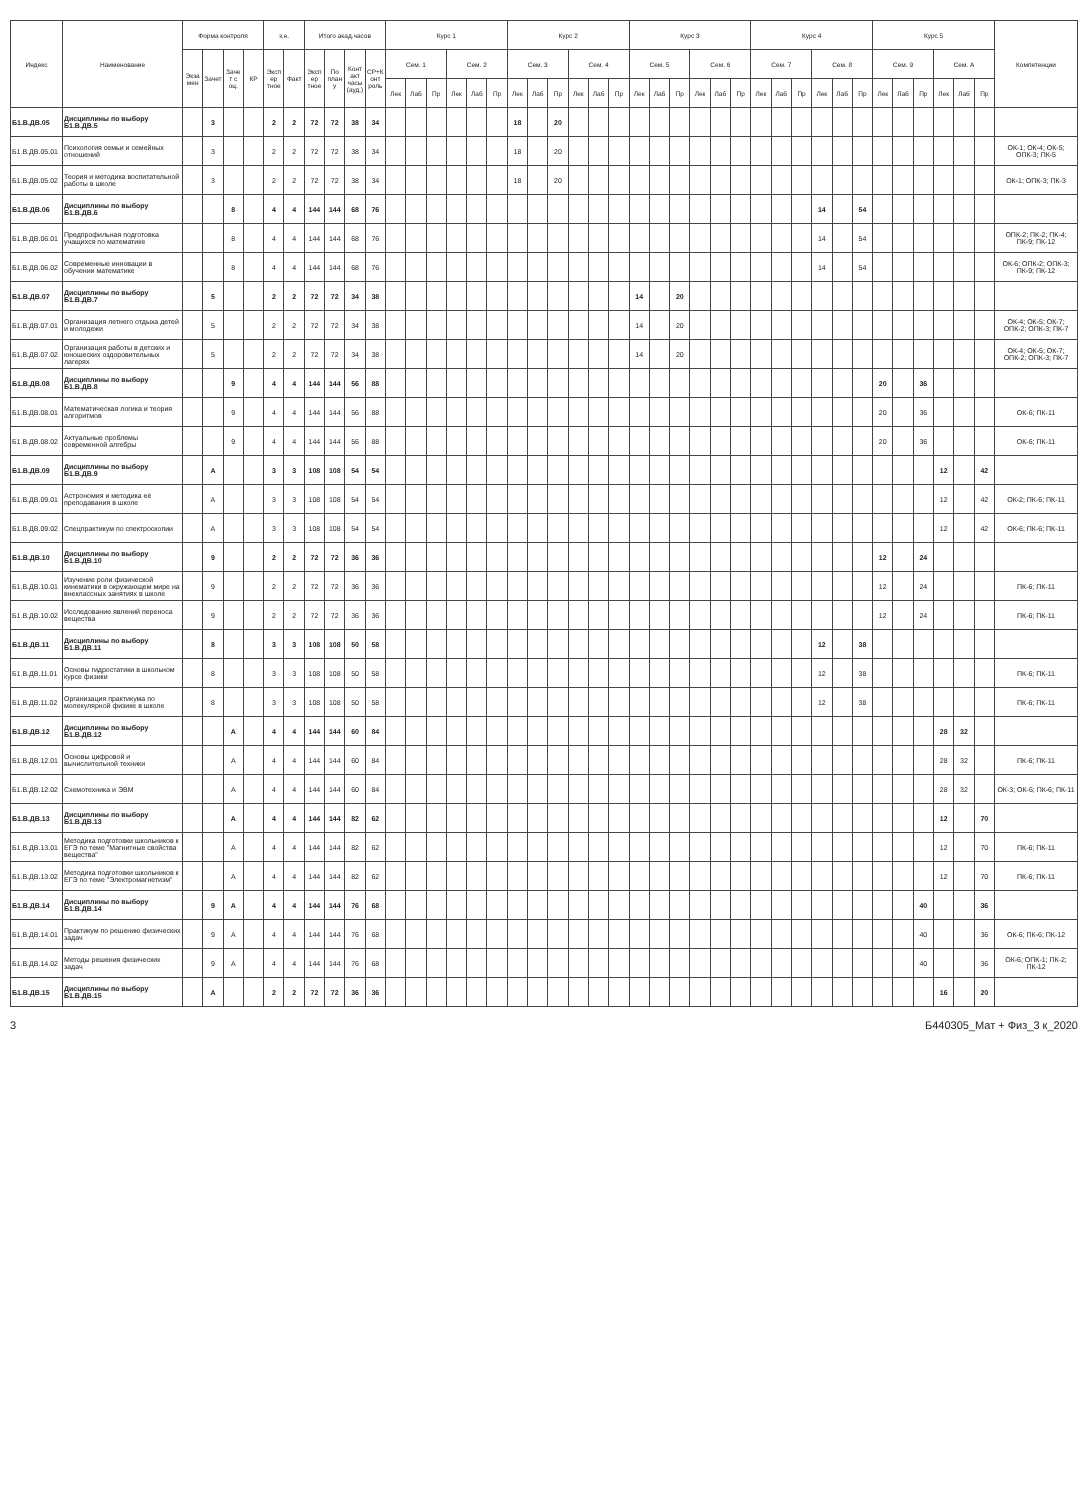| Индекс | Наименование | Форма контроля | | | | з.е. | | Итого акад.часов | | | | Курс 1 | | | | | | Курс 2 | | | | | | Курс 3 | | | | | | Курс 4 | | | | | | Курс 5 | | | | | | Компетенции |
| --- | --- | --- | --- | --- | --- | --- | --- | --- | --- | --- | --- | --- | --- | --- | --- | --- | --- | --- | --- | --- | --- | --- | --- | --- | --- | --- | --- | --- | --- | --- | --- | --- | --- | --- | --- | --- | --- | --- | --- | --- | --- | --- |
| | | Экза мен | Зачет | Заче т с оц. | КР | Экспер тное | Факт | Экспер тное | По плану | Контакт часы (ауд.) | СР+Конт роль | Сем. 1 | | | Сем. 2 | | | Сем. 3 | | | Сем. 4 | | | Сем. 5 | | | Сем. 6 | | | Сем. 7 | | | Сем. 8 | | | Сем. 9 | | | Сем. А | | | |
| | | | | | | | | | | | | Лек | Лаб | Пр | Лек | Лаб | Пр | Лек | Лаб | Пр | Лек | Лаб | Пр | Лек | Лаб | Пр | Лек | Лаб | Пр | Лек | Лаб | Пр | Лек | Лаб | Пр | Лек | Лаб | Пр | Лек | Лаб | Пр | |
| Б1.В.ДВ.05 | Дисциплины по выбору Б1.В.ДВ.5 | | 3 | | | 2 | 2 | 72 | 72 | 38 | 34 | | | | | | | 18 | | 20 | | | | | | | | | | | | | | | | | | | | | | |
| Б1.В.ДВ.05.01 | Психология семьи и семейных отношений | | 3 | | | 2 | 2 | 72 | 72 | 38 | 34 | | | | | | | 18 | | 20 | | | | | | | | | | | | | | | | | | | | | | ОК-1; ОК-4; ОК-5; ОПК-3; ПК-5 |
| Б1.В.ДВ.05.02 | Теория и методика воспитательной работы в школе | | 3 | | | 2 | 2 | 72 | 72 | 38 | 34 | | | | | | | 18 | | 20 | | | | | | | | | | | | | | | | | | | | | | ОК-1; ОПК-3; ПК-3 |
| Б1.В.ДВ.06 | Дисциплины по выбору Б1.В.ДВ.6 | | | 8 | | 4 | 4 | 144 | 144 | 68 | 76 | | | | | | | | | | | | | | | | | | | | | | 14 | | 54 | | | | | | | |
| Б1.В.ДВ.06.01 | Предпрофильная подготовка учащихся по математике | | | 8 | | 4 | 4 | 144 | 144 | 68 | 76 | | | | | | | | | | | | | | | | | | | | | | 14 | | 54 | | | | | | | ОПК-2; ПК-2; ПК-4; ПК-9; ПК-12 |
| Б1.В.ДВ.06.02 | Современные инновации в обучении математике | | | 8 | | 4 | 4 | 144 | 144 | 68 | 76 | | | | | | | | | | | | | | | | | | | | | | 14 | | 54 | | | | | | | ОК-6; ОПК-2; ОПК-3; ПК-9; ПК-12 |
| Б1.В.ДВ.07 | Дисциплины по выбору Б1.В.ДВ.7 | | 5 | | | 2 | 2 | 72 | 72 | 34 | 38 | | | | | | | | | | | | | 14 | | 20 | | | | | | | | | | | | | | | | |
| Б1.В.ДВ.07.01 | Организация летнего отдыха детей и молодежи | | 5 | | | 2 | 2 | 72 | 72 | 34 | 38 | | | | | | | | | | | | | 14 | | 20 | | | | | | | | | | | | | | | | ОК-4; ОК-5; ОК-7; ОПК-2; ОПК-3; ПК-7 |
| Б1.В.ДВ.07.02 | Организация работы в детских и юношеских оздоровительных лагерях | | 5 | | | 2 | 2 | 72 | 72 | 34 | 38 | | | | | | | | | | | | | 14 | | 20 | | | | | | | | | | | | | | | | ОК-4; ОК-5; ОК-7; ОПК-2; ОПК-3; ПК-7 |
| Б1.В.ДВ.08 | Дисциплины по выбору Б1.В.ДВ.8 | | | 9 | | 4 | 4 | 144 | 144 | 56 | 88 | | | | | | | | | | | | | | | | | | | | | | | | | 20 | | 36 | | | | |
| Б1.В.ДВ.08.01 | Математическая логика и теория алгоритмов | | | 9 | | 4 | 4 | 144 | 144 | 56 | 88 | | | | | | | | | | | | | | | | | | | | | | | | | 20 | | 36 | | | | ОК-6; ПК-11 |
| Б1.В.ДВ.08.02 | Актуальные проблемы современной алгебры | | | 9 | | 4 | 4 | 144 | 144 | 56 | 88 | | | | | | | | | | | | | | | | | | | | | | | | | 20 | | 36 | | | | ОК-6; ПК-11 |
| Б1.В.ДВ.09 | Дисциплины по выбору Б1.В.ДВ.9 | | А | | | 3 | 3 | 108 | 108 | 54 | 54 | | | | | | | | | | | | | | | | | | | | | | | | | | | | 12 | | 42 | |
| Б1.В.ДВ.09.01 | Астрономия и методика её преподавания в школе | | А | | | 3 | 3 | 108 | 108 | 54 | 54 | | | | | | | | | | | | | | | | | | | | | | | | | | | | 12 | | 42 | ОК-2; ПК-6; ПК-11 |
| Б1.В.ДВ.09.02 | Спецпрактикум по спектроскопии | | А | | | 3 | 3 | 108 | 108 | 54 | 54 | | | | | | | | | | | | | | | | | | | | | | | | | | | | 12 | | 42 | ОК-6; ПК-6; ПК-11 |
| Б1.В.ДВ.10 | Дисциплины по выбору Б1.В.ДВ.10 | | 9 | | | 2 | 2 | 72 | 72 | 36 | 36 | | | | | | | | | | | | | | | | | | | | | | | | | 12 | | 24 | | | | |
| Б1.В.ДВ.10.01 | Изучение роли физической кинематики в окружающем мире на внеклассных занятиях в школе | | 9 | | | 2 | 2 | 72 | 72 | 36 | 36 | | | | | | | | | | | | | | | | | | | | | | | | | 12 | | 24 | | | | ПК-6; ПК-11 |
| Б1.В.ДВ.10.02 | Исследование явлений переноса вещества | | 9 | | | 2 | 2 | 72 | 72 | 36 | 36 | | | | | | | | | | | | | | | | | | | | | | | | | 12 | | 24 | | | | ПК-6; ПК-11 |
| Б1.В.ДВ.11 | Дисциплины по выбору Б1.В.ДВ.11 | | 8 | | | 3 | 3 | 108 | 108 | 50 | 58 | | | | | | | | | | | | | | | | | | | | | | 12 | | 38 | | | | | | | |
| Б1.В.ДВ.11.01 | Основы гидростатики в школьном курсе физики | | 8 | | | 3 | 3 | 108 | 108 | 50 | 58 | | | | | | | | | | | | | | | | | | | | | | 12 | | 38 | | | | | | | ПК-6; ПК-11 |
| Б1.В.ДВ.11.02 | Организация практикума по молекулярной физике в школе | | 8 | | | 3 | 3 | 108 | 108 | 50 | 58 | | | | | | | | | | | | | | | | | | | | | | 12 | | 38 | | | | | | | ПК-6; ПК-11 |
| Б1.В.ДВ.12 | Дисциплины по выбору Б1.В.ДВ.12 | | | А | | 4 | 4 | 144 | 144 | 60 | 84 | | | | | | | | | | | | | | | | | | | | | | | | | | | | 28 | 32 | | |
| Б1.В.ДВ.12.01 | Основы цифровой и вычислительной техники | | | А | | 4 | 4 | 144 | 144 | 60 | 84 | | | | | | | | | | | | | | | | | | | | | | | | | | | | 28 | 32 | | ПК-6; ПК-11 |
| Б1.В.ДВ.12.02 | Схемотехника и ЭВМ | | | А | | 4 | 4 | 144 | 144 | 60 | 84 | | | | | | | | | | | | | | | | | | | | | | | | | | | | 28 | 32 | | ОК-3; ОК-6; ПК-6; ПК-11 |
| Б1.В.ДВ.13 | Дисциплины по выбору Б1.В.ДВ.13 | | | А | | 4 | 4 | 144 | 144 | 82 | 62 | | | | | | | | | | | | | | | | | | | | | | | | | | | | 12 | | 70 | |
| Б1.В.ДВ.13.01 | Методика подготовки школьников к ЕГЭ по теме "Магнитные свойства вещества" | | | А | | 4 | 4 | 144 | 144 | 82 | 62 | | | | | | | | | | | | | | | | | | | | | | | | | | | | 12 | | 70 | ПК-6; ПК-11 |
| Б1.В.ДВ.13.02 | Методика подготовки школьников к ЕГЭ по теме "Электромагнетизм" | | | А | | 4 | 4 | 144 | 144 | 82 | 62 | | | | | | | | | | | | | | | | | | | | | | | | | | | | 12 | | 70 | ПК-6; ПК-11 |
| Б1.В.ДВ.14 | Дисциплины по выбору Б1.В.ДВ.14 | | 9 | А | | 4 | 4 | 144 | 144 | 76 | 68 | | | | | | | | | | | | | | | | | | | | | | | | | | | 40 | | | 36 | |
| Б1.В.ДВ.14.01 | Практикум по решению физических задач | | 9 | А | | 4 | 4 | 144 | 144 | 76 | 68 | | | | | | | | | | | | | | | | | | | | | | | | | | | 40 | | | 36 | ОК-6; ПК-6; ПК-12 |
| Б1.В.ДВ.14.02 | Методы решения физических задач | | 9 | А | | 4 | 4 | 144 | 144 | 76 | 68 | | | | | | | | | | | | | | | | | | | | | | | | | | | 40 | | | 36 | ОК-6; ОПК-1; ПК-2; ПК-12 |
| Б1.В.ДВ.15 | Дисциплины по выбору Б1.В.ДВ.15 | | А | | | 2 | 2 | 72 | 72 | 36 | 36 | | | | | | | | | | | | | | | | | | | | | | | | | | | | 16 | | 20 | |
3 Б440305_Мат + Физ_3 к_2020